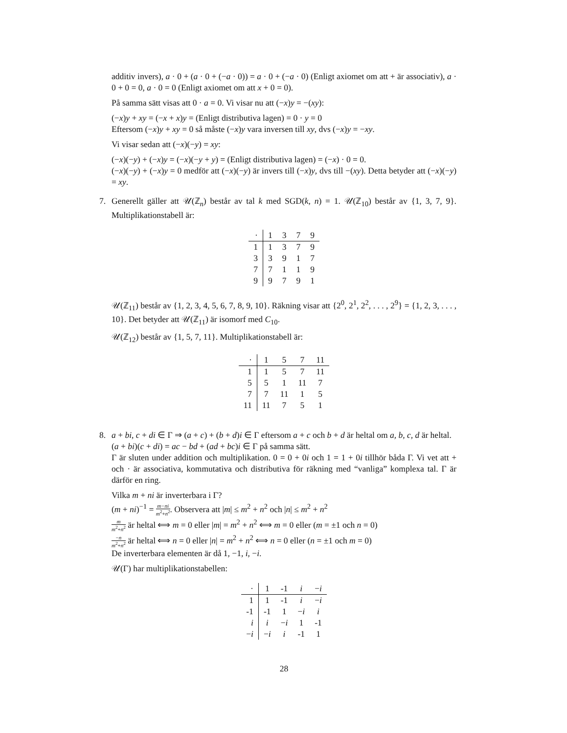additiv invers), a · 0 + (a · 0 + (−a · 0)) = a · 0 + (−a · 0) (Enligt axiomet om att + är associativ), a · 0 + 0 = 0, a · 0 = 0 (Enligt axiomet om att x + 0 = 0).
På samma sätt visas att 0 · a = 0. Vi visar nu att (−x)y = −(xy):
(−x)y + xy = (−x + x)y = (Enligt distributiva lagen) = 0 · y = 0
Eftersom (−x)y + xy = 0 så måste (−x)y vara inversen till xy, dvs (−x)y = −xy.
Vi visar sedan att (−x)(−y) = xy:
(−x)(−y) + (−x)y = (−x)(−y + y) = (Enligt distributiva lagen) = (−x) · 0 = 0.
(−x)(−y) + (−x)y = 0 medför att (−x)(−y) är invers till (−x)y, dvs till −(xy). Detta betyder att (−x)(−y) = xy.
7. Generellt gäller att 𝒰(ℤ<sub>n</sub>) består av tal k med SGD(k, n) = 1. 𝒰(ℤ<sub>10</sub>) består av {1, 3, 7, 9}. Multiplikationstabell är:
| · | 1 | 3 | 7 | 9 |
| 1 | 1 | 3 | 7 | 9 |
| 3 | 3 | 9 | 1 | 7 |
| 7 | 7 | 1 | 1 | 9 |
| 9 | 9 | 7 | 9 | 1 |
𝒰(ℤ<sub>11</sub>) består av {1, 2, 3, 4, 5, 6, 7, 8, 9, 10}. Räkning visar att {2<sup>0</sup>, 2<sup>1</sup>, 2<sup>2</sup>, . . . , 2<sup>9</sup>} = {1, 2, 3, . . . , 10}. Det betyder att 𝒰(ℤ<sub>11</sub>) är isomorf med C<sub>10</sub>.
𝒰(ℤ<sub>12</sub>) består av {1, 5, 7, 11}. Multiplikationstabell är:
| · | 1 | 5 | 7 | 11 |
| 1 | 1 | 5 | 7 | 11 |
| 5 | 5 | 1 | 11 | 7 |
| 7 | 7 | 11 | 1 | 5 |
| 11 | 11 | 7 | 5 | 1 |
8. a + bi, c + di ∈ Γ ⇒ (a + c) + (b + d)i ∈ Γ eftersom a + c och b + d är heltal om a, b, c, d är heltal.
(a + bi)(c + di) = ac − bd + (ad + bc)i ∈ Γ på samma sätt.
Γ är sluten under addition och multiplikation. 0 = 0 + 0i och 1 = 1 + 0i tillhör båda Γ. Vi vet att + och · är associativa, kommutativa och distributiva för räkning med “vanliga” komplexa tal. Γ är därför en ring.
Vilka m + ni är inverterbara i Γ?
(m + ni)<sup>−1</sup> = m−ni m<sup>2</sup>+n<sup>2</sup>. Observera att |m| ≤ m<sup>2</sup> + n<sup>2</sup> och |n| ≤ m<sup>2</sup> + n<sup>2</sup>
m m<sup>2</sup>+n<sup>2</sup> är heltal ⟺ m = 0 eller |m| = m<sup>2</sup> + n<sup>2</sup> ⟺ m = 0 eller (m = ±1 och n = 0)
−n m<sup>2</sup>+n<sup>2</sup> är heltal ⟺ n = 0 eller |n| = m<sup>2</sup> + n<sup>2</sup> ⟺ n = 0 eller (n = ±1 och m = 0)
De inverterbara elementen är då 1, −1, i, −i.
𝒰(Γ) har multiplikationstabellen:
| · | 1 | -1 | i | − i |
| 1 | 1 | -1 | i | − i |
| -1 | -1 | 1 | − i | i |
| i | i | − i | 1 | -1 |
| − i | − i | i | -1 | 1 |
28